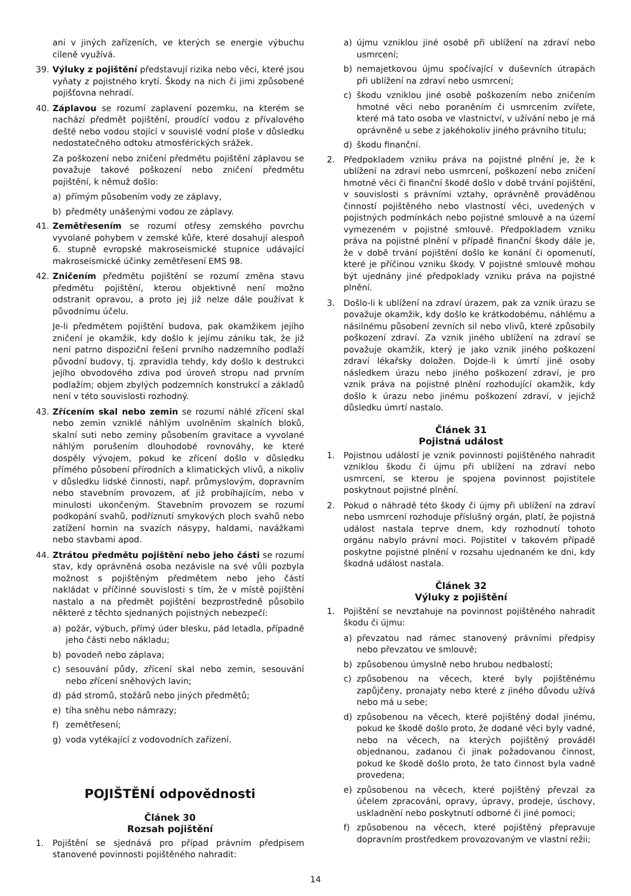ani v jiných zařízeních, ve kterých se energie výbuchu cíleně využívá.
39. Výluky z pojištění představují rizika nebo věci, které jsou vyňaty z pojistného krytí. Škody na nich či jimi způsobené pojišťovna nehradí.
40. Záplavou se rozumí zaplavení pozemku, na kterém se nachází předmět pojištění, proudící vodou z přívalového deště nebo vodou stojící v souvislé vodní ploše v důsledku nedostatečného odtoku atmosférických srážek.
Za poškození nebo zničení předmětu pojištění záplavou se považuje takové poškození nebo zničení předmětu pojištění, k němuž došlo:
a) přímým působením vody ze záplavy,
b) předměty unášenými vodou ze záplavy.
41. Zemětřesením se rozumí otřesy zemského povrchu vyvolané pohybem v zemské kůře, které dosahují alespoň 6. stupně evropské makroseismické stupnice udávající makroseismické účinky zemětřesení EMS 98.
42. Zničením předmětu pojištění se rozumí změna stavu předmětu pojištění, kterou objektivně není možno odstranit opravou, a proto jej již nelze dále používat k původnímu účelu.
Je-li předmětem pojištění budova, pak okamžikem jejího zničení je okamžik, kdy došlo k jejímu zániku tak, že již není patrno dispoziční řešení prvního nadzemního podlaží původní budovy, tj. zpravidla tehdy, kdy došlo k destrukci jejího obvodového zdiva pod úroveň stropu nad prvním podlažím; objem zbylých podzemních konstrukcí a základů není v této souvislosti rozhodný.
43. Zřícením skal nebo zemin se rozumí náhlé zřícení skal nebo zemin vzniklé náhlým uvolněním skalních bloků, skalní suti nebo zeminy působením gravitace a vyvolané náhlým porušením dlouhodobé rovnováhy, ke které dospěly vývojem, pokud ke zřícení došlo v důsledku přímého působení přírodních a klimatických vlivů, a nikoliv v důsledku lidské činnosti, např. průmyslovým, dopravním nebo stavebním provozem, ať již probíhajícím, nebo v minulosti ukončeným. Stavebním provozem se rozumí podkopání svahů, podříznutí smykových ploch svahů nebo zatížení hornin na svazích násypy, haldami, navážkami nebo stavbami apod.
44. Ztrátou předmětu pojištění nebo jeho části se rozumí stav, kdy oprávněná osoba nezávisle na své vůli pozbyla možnost s pojištěným předmětem nebo jeho částí nakládat v příčinné souvislosti s tím, že v místě pojištění nastalo a na předmět pojištění bezprostředně působilo některé z těchto sjednaných pojistných nebezpečí:
a) požár, výbuch, přímý úder blesku, pád letadla, případně jeho části nebo nákladu;
b) povodeň nebo záplava;
c) sesouvání půdy, zřícení skal nebo zemin, sesouvání nebo zřícení sněhových lavin;
d) pád stromů, stožárů nebo jiných předmětů;
e) tíha sněhu nebo námrazy;
f) zemětřesení;
g) voda vytékající z vodovodních zařízení.
POJIŠTĚNÍ odpovědnosti
Článek 30
Rozsah pojištění
1. Pojištění se sjednává pro případ právním předpisem stanovené povinnosti pojištěného nahradit:
a) újmu vzniklou jiné osobě při ublížení na zdraví nebo usmrcení;
b) nemajetkovou újmu spočívající v duševních útrapách při ublížení na zdraví nebo usmrcení;
c) škodu vzniklou jiné osobě poškozením nebo zničením hmotné věci nebo poraněním či usmrcením zvířete, které má tato osoba ve vlastnictví, v užívání nebo je má oprávněně u sebe z jakéhokoliv jiného právního titulu;
d) škodu finanční.
2. Předpokladem vzniku práva na pojistné plnění je, že k ublížení na zdraví nebo usmrcení, poškození nebo zničení hmotné věci či finanční škodě došlo v době trvání pojištění, v souvislosti s právními vztahy, oprávněně prováděnou činností pojištěného nebo vlastností věci, uvedených v pojistných podmínkách nebo pojistné smlouvě a na území vymezeném v pojistné smlouvě. Předpokladem vzniku práva na pojistné plnění v případě finanční škody dále je, že v době trvání pojištění došlo ke konání či opomenutí, které je příčinou vzniku škody. V pojistné smlouvě mohou být ujednány jiné předpoklady vzniku práva na pojistné plnění.
3. Došlo-li k ublížení na zdraví úrazem, pak za vznik úrazu se považuje okamžik, kdy došlo ke krátkodobému, náhlému a násilnému působení zevních sil nebo vlivů, které způsobily poškození zdraví. Za vznik jiného ublížení na zdraví se považuje okamžik, který je jako vznik jiného poškození zdraví lékařsky doložen. Dojde-li k úmrtí jiné osoby následkem úrazu nebo jiného poškození zdraví, je pro vznik práva na pojistné plnění rozhodující okamžik, kdy došlo k úrazu nebo jinému poškození zdraví, v jejichž důsledku úmrtí nastalo.
Článek 31
Pojistná událost
1. Pojistnou událostí je vznik povinnosti pojištěného nahradit vzniklou škodu či újmu při ublížení na zdraví nebo usmrcení, se kterou je spojena povinnost pojistitele poskytnout pojistné plnění.
2. Pokud o náhradě této škody či újmy při ublížení na zdraví nebo usmrcení rozhoduje příslušný orgán, platí, že pojistná událost nastala teprve dnem, kdy rozhodnutí tohoto orgánu nabylo právní moci. Pojistitel v takovém případě poskytne pojistné plnění v rozsahu ujednaném ke dni, kdy škodná událost nastala.
Článek 32
Výluky z pojištění
1. Pojištění se nevztahuje na povinnost pojištěného nahradit škodu či újmu:
a) převzatou nad rámec stanovený právními předpisy nebo převzatou ve smlouvě;
b) způsobenou úmyslně nebo hrubou nedbalostí;
c) způsobenou na věcech, které byly pojištěnému zapůjčeny, pronajaty nebo které z jiného důvodu užívá nebo má u sebe;
d) způsobenou na věcech, které pojištěný dodal jinému, pokud ke škodě došlo proto, že dodané věci byly vadné, nebo na věcech, na kterých pojištěný prováděl objednanou, zadanou či jinak požadovanou činnost, pokud ke škodě došlo proto, že tato činnost byla vadně provedena;
e) způsobenou na věcech, které pojištěný převzal za účelem zpracování, opravy, úpravy, prodeje, úschovy, uskladnění nebo poskytnutí odborné či jiné pomoci;
f) způsobenou na věcech, které pojištěný přepravuje dopravním prostředkem provozovaným ve vlastní režii;
14